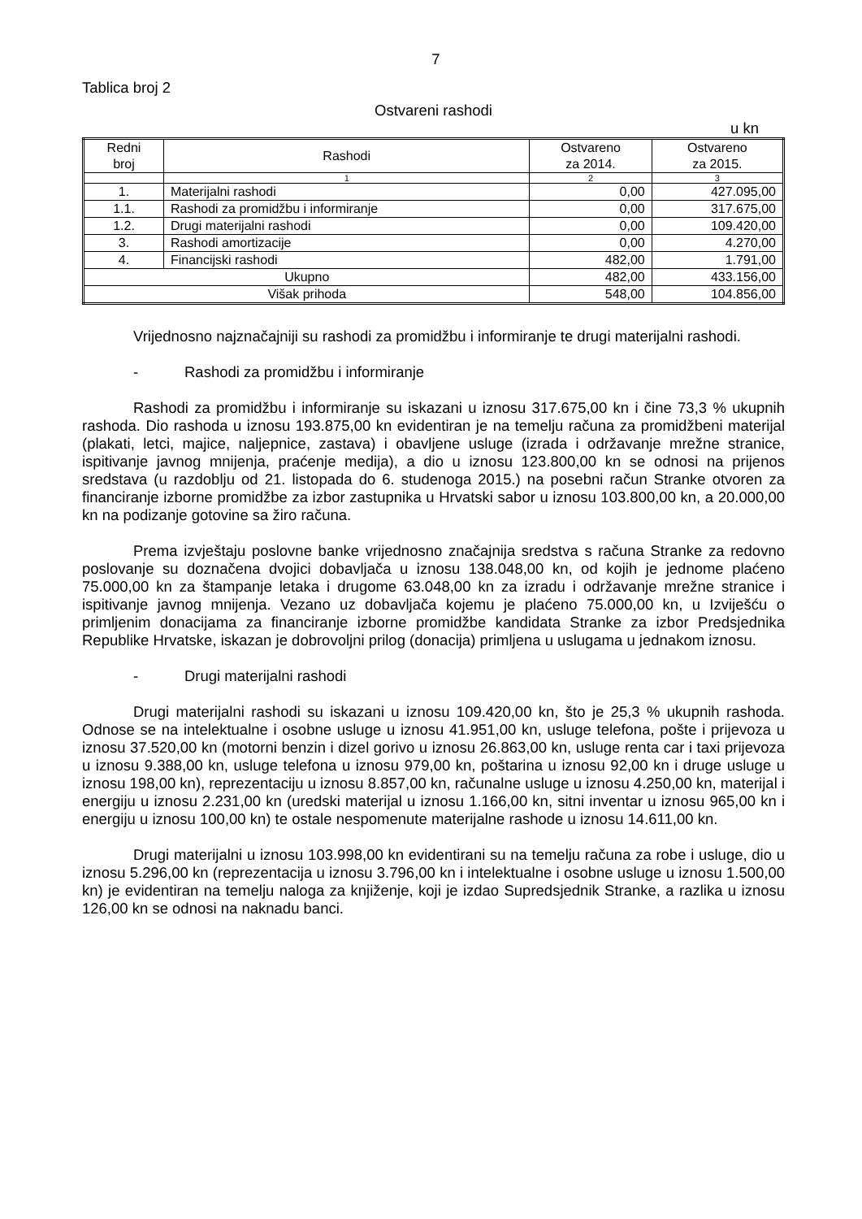7
Tablica broj 2
Ostvareni rashodi
u kn
| Redni broj | Rashodi | Ostvareno za 2014. | Ostvareno za 2015. |
| --- | --- | --- | --- |
| | 1 | 2 | 3 |
| 1. | Materijalni rashodi | 0,00 | 427.095,00 |
| 1.1. | Rashodi za promidžbu i informiranje | 0,00 | 317.675,00 |
| 1.2. | Drugi materijalni rashodi | 0,00 | 109.420,00 |
| 3. | Rashodi amortizacije | 0,00 | 4.270,00 |
| 4. | Financijski rashodi | 482,00 | 1.791,00 |
| Ukupno | | 482,00 | 433.156,00 |
| Višak prihoda | | 548,00 | 104.856,00 |
Vrijednosno najznačajniji su rashodi za promidžbu i informiranje te drugi materijalni rashodi.
- Rashodi za promidžbu i informiranje
Rashodi za promidžbu i informiranje su iskazani u iznosu 317.675,00 kn i čine 73,3 % ukupnih rashoda. Dio rashoda u iznosu 193.875,00 kn evidentiran je na temelju računa za promidžbeni materijal (plakati, letci, majice, naljepnice, zastava) i obavljene usluge (izrada i održavanje mrežne stranice, ispitivanje javnog mnijenja, praćenje medija), a dio u iznosu 123.800,00 kn se odnosi na prijenos sredstava (u razdoblju od 21. listopada do 6. studenoga 2015.) na posebni račun Stranke otvoren za financiranje izborne promidžbe za izbor zastupnika u Hrvatski sabor u iznosu 103.800,00 kn, a 20.000,00 kn na podizanje gotovine sa žiro računa.
Prema izvještaju poslovne banke vrijednosno značajnija sredstva s računa Stranke za redovno poslovanje su doznačena dvojici dobavljača u iznosu 138.048,00 kn, od kojih je jednome plaćeno 75.000,00 kn za štampanje letaka i drugome 63.048,00 kn za izradu i održavanje mrežne stranice i ispitivanje javnog mnijenja. Vezano uz dobavljača kojemu je plaćeno 75.000,00 kn, u Izviješću o primljenim donacijama za financiranje izborne promidžbe kandidata Stranke za izbor Predsjednika Republike Hrvatske, iskazan je dobrovoljni prilog (donacija) primljena u uslugama u jednakom iznosu.
- Drugi materijalni rashodi
Drugi materijalni rashodi su iskazani u iznosu 109.420,00 kn, što je 25,3 % ukupnih rashoda. Odnose se na intelektualne i osobne usluge u iznosu 41.951,00 kn, usluge telefona, pošte i prijevoza u iznosu 37.520,00 kn (motorni benzin i dizel gorivo u iznosu 26.863,00 kn, usluge renta car i taxi prijevoza u iznosu 9.388,00 kn, usluge telefona u iznosu 979,00 kn, poštarina u iznosu 92,00 kn i druge usluge u iznosu 198,00 kn), reprezentaciju u iznosu 8.857,00 kn, računalne usluge u iznosu 4.250,00 kn, materijal i energiju u iznosu 2.231,00 kn (uredski materijal u iznosu 1.166,00 kn, sitni inventar u iznosu 965,00 kn i energiju u iznosu 100,00 kn) te ostale nespomenute materijalne rashode u iznosu 14.611,00 kn.
Drugi materijalni u iznosu 103.998,00 kn evidentirani su na temelju računa za robe i usluge, dio u iznosu 5.296,00 kn (reprezentacija u iznosu 3.796,00 kn i intelektualne i osobne usluge u iznosu 1.500,00 kn) je evidentiran na temelju naloga za knjiženje, koji je izdao Supredsjednik Stranke, a razlika u iznosu 126,00 kn se odnosi na naknadu banci.